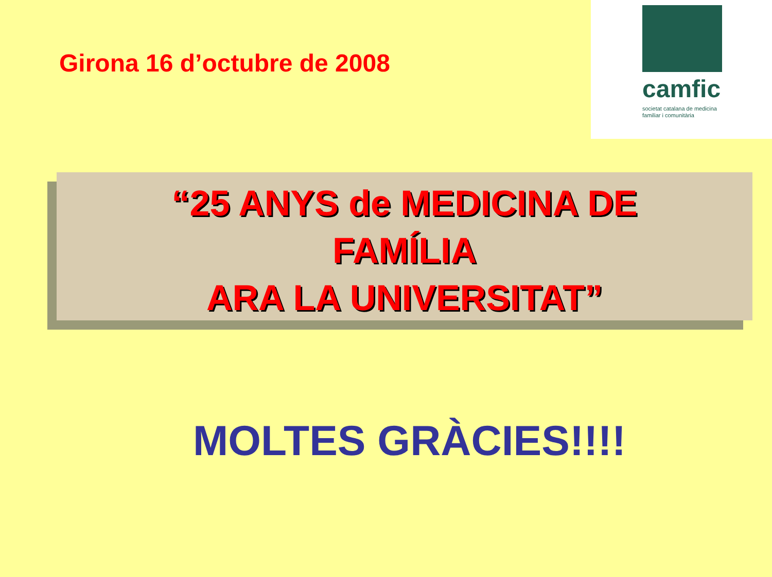Girona 16 d’octubre de 2008
camfic
societat catalana de medicina familiar i comunitària
“25 ANYS de MEDICINA DE
FAMÍLIA
ARA LA UNIVERSITAT”
MOLTES GRÀCIES!!!!